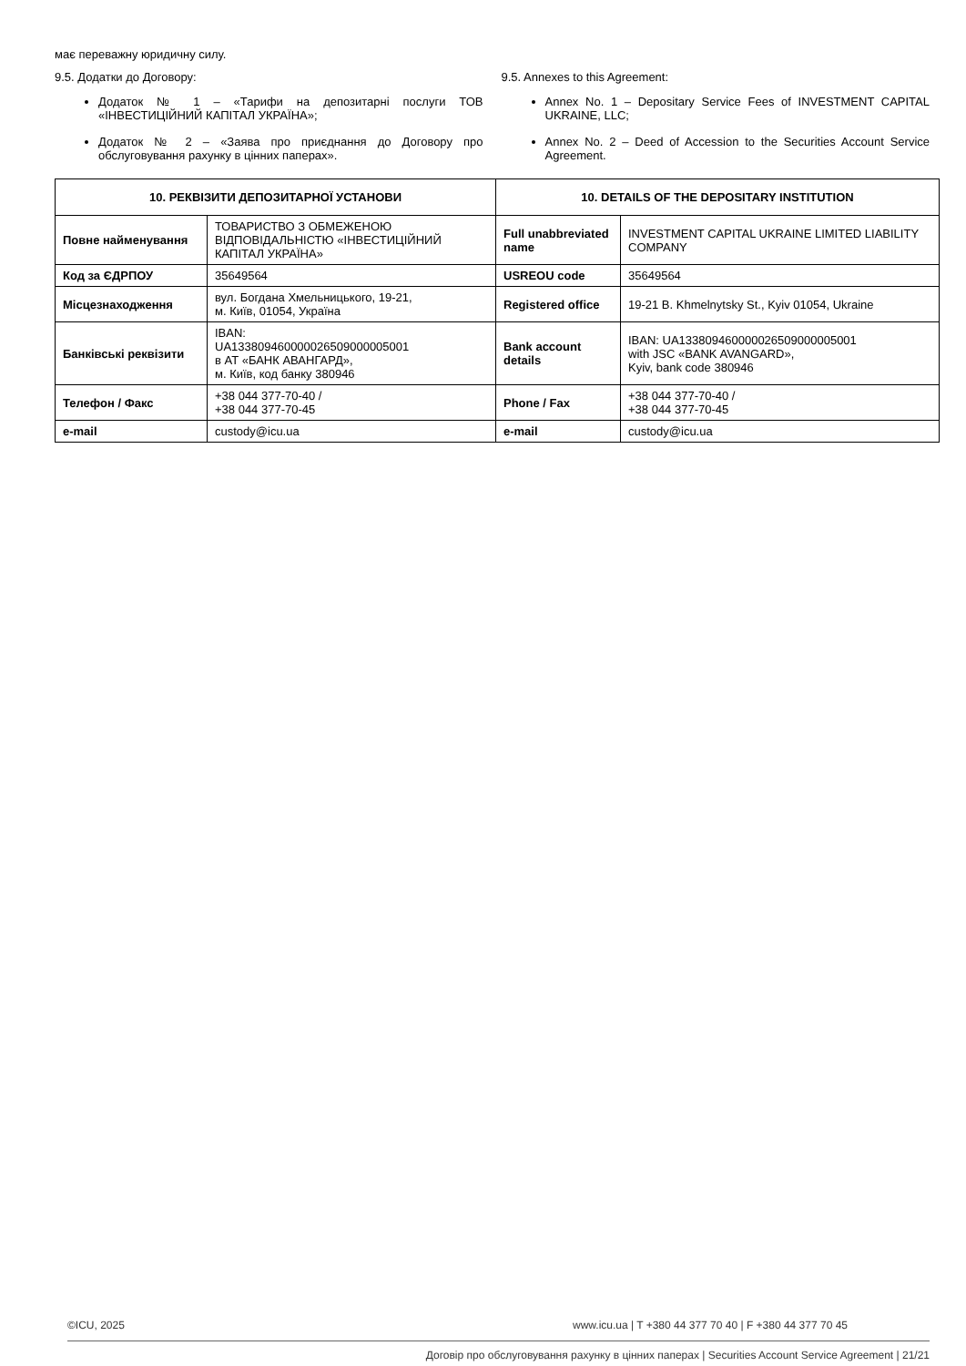має переважну юридичну силу.
9.5. Додатки до Договору:
Додаток № 1 – «Тарифи на депозитарні послуги ТОВ «ІНВЕСТИЦІЙНИЙ КАПІТАЛ УКРАЇНА»;
Додаток № 2 – «Заява про приєднання до Договору про обслуговування рахунку в цінних паперах».
9.5. Annexes to this Agreement:
Annex No. 1 – Depositary Service Fees of INVESTMENT CAPITAL UKRAINE, LLC;
Annex No. 2 – Deed of Accession to the Securities Account Service Agreement.
| 10. РЕКВІЗИТИ ДЕПОЗИТАРНОЇ УСТАНОВИ | | 10. DETAILS OF THE DEPOSITARY INSTITUTION | |
| --- | --- | --- | --- |
| Повне найменування | ТОВАРИСТВО З ОБМЕЖЕНОЮ ВІДПОВІДАЛЬНІСТЮ «ІНВЕСТИЦІЙНИЙ КАПІТАЛ УКРАЇНА» | Full unabbreviated name | INVESTMENT CAPITAL UKRAINE LIMITED LIABILITY COMPANY |
| Код за ЄДРПОУ | 35649564 | USREOU code | 35649564 |
| Місцезнаходження | вул. Богдана Хмельницького, 19-21, м. Київ, 01054, Україна | Registered office | 19-21 B. Khmelnytsky St., Kyiv 01054, Ukraine |
| Банківські реквізити | IBAN: UA133809460000026509000005001 в АТ «БАНК АВАНГАРД», м. Київ, код банку 380946 | Bank account details | IBAN: UA133809460000026509000005001 with JSC «BANK AVANGARD», Kyiv, bank code 380946 |
| Телефон / Факс | +38 044 377-70-40 / +38 044 377-70-45 | Phone / Fax | +38 044 377-70-40 / +38 044 377-70-45 |
| e-mail | custody@icu.ua | e-mail | custody@icu.ua |
©ICU, 2025 www.icu.ua | T +380 44 377 70 40 | F +380 44 377 70 45
Договір про обслуговування рахунку в цінних паперах | Securities Account Service Agreement | 21/21